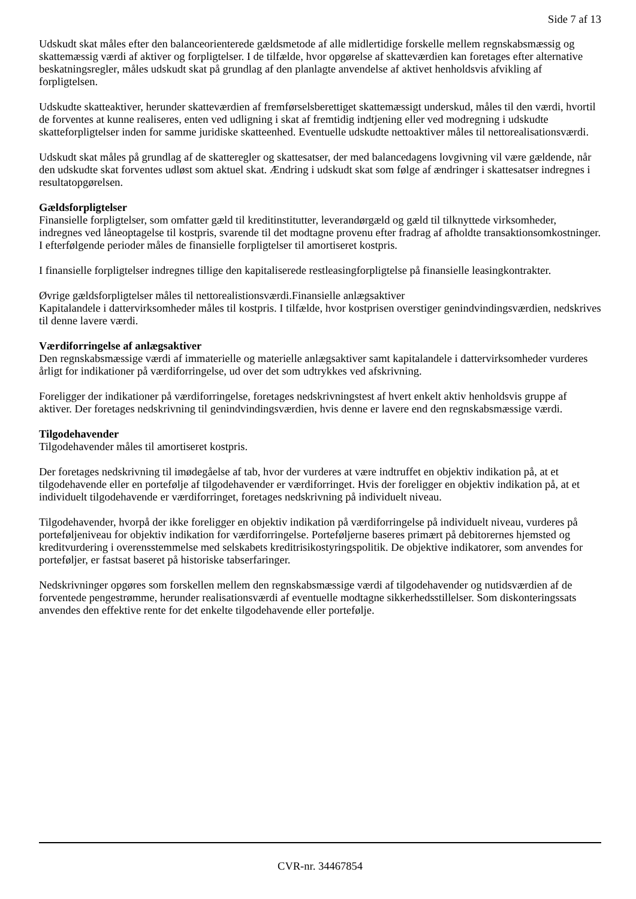Side 7 af 13
Udskudt skat måles efter den balanceorienterede gældsmetode af alle midlertidige forskelle mellem regnskabsmæssig og skattemæssig værdi af aktiver og forpligtelser. I de tilfælde, hvor opgørelse af skatteværdien kan foretages efter alternative beskatningsregler, måles udskudt skat på grundlag af den planlagte anvendelse af aktivet henholdsvis afvikling af forpligtelsen.
Udskudte skatteaktiver, herunder skatteværdien af fremførselsberettiget skattemæssigt underskud, måles til den værdi, hvortil de forventes at kunne realiseres, enten ved udligning i skat af fremtidig indtjening eller ved modregning i udskudte skatteforpligtelser inden for samme juridiske skatteenhed. Eventuelle udskudte nettoaktiver måles til nettorealisationsværdi.
Udskudt skat måles på grundlag af de skatteregler og skattesatser, der med balancedagens lovgivning vil være gældende, når den udskudte skat forventes udløst som aktuel skat. Ændring i udskudt skat som følge af ændringer i skattesatser indregnes i resultatopgørelsen.
Gældsforpligtelser
Finansielle forpligtelser, som omfatter gæld til kreditinstitutter, leverandørgæld og gæld til tilknyttede virksomheder, indregnes ved låneoptagelse til kostpris, svarende til det modtagne provenu efter fradrag af afholdte transaktionsomkostninger. I efterfølgende perioder måles de finansielle forpligtelser til amortiseret kostpris.
I finansielle forpligtelser indregnes tillige den kapitaliserede restleasingforpligtelse på finansielle leasingkontrakter.
Øvrige gældsforpligtelser måles til nettorealistionsværdi.Finansielle anlægsaktiver
Kapitalandele i dattervirksomheder måles til kostpris. I tilfælde, hvor kostprisen overstiger genindvindingsværdien, nedskrives til denne lavere værdi.
Værdiforringelse af anlægsaktiver
Den regnskabsmæssige værdi af immaterielle og materielle anlægsaktiver samt kapitalandele i dattervirksomheder vurderes årligt for indikationer på værdiforringelse, ud over det som udtrykkes ved afskrivning.
Foreligger der indikationer på værdiforringelse, foretages nedskrivningstest af hvert enkelt aktiv henholdsvis gruppe af aktiver. Der foretages nedskrivning til genindvindingsværdien, hvis denne er lavere end den regnskabsmæssige værdi.
Tilgodehavender
Tilgodehavender måles til amortiseret kostpris.
Der foretages nedskrivning til imødegåelse af tab, hvor der vurderes at være indtruffet en objektiv indikation på, at et tilgodehavende eller en portefølje af tilgodehavender er værdiforringet. Hvis der foreligger en objektiv indikation på, at et individuelt tilgodehavende er værdiforringet, foretages nedskrivning på individuelt niveau.
Tilgodehavender, hvorpå der ikke foreligger en objektiv indikation på værdiforringelse på individuelt niveau, vurderes på porteføljeniveau for objektiv indikation for værdiforringelse. Porteføljerne baseres primært på debitorernes hjemsted og kreditvurdering i overensstemmelse med selskabets kreditrisikostyringspolitik. De objektive indikatorer, som anvendes for porteføljer, er fastsat baseret på historiske tabserfaringer.
Nedskrivninger opgøres som forskellen mellem den regnskabsmæssige værdi af tilgodehavender og nutidsværdien af de forventede pengestrømme, herunder realisationsværdi af eventuelle modtagne sikkerhedsstillelser. Som diskonteringssats anvendes den effektive rente for det enkelte tilgodehavende eller portefølje.
CVR-nr. 34467854